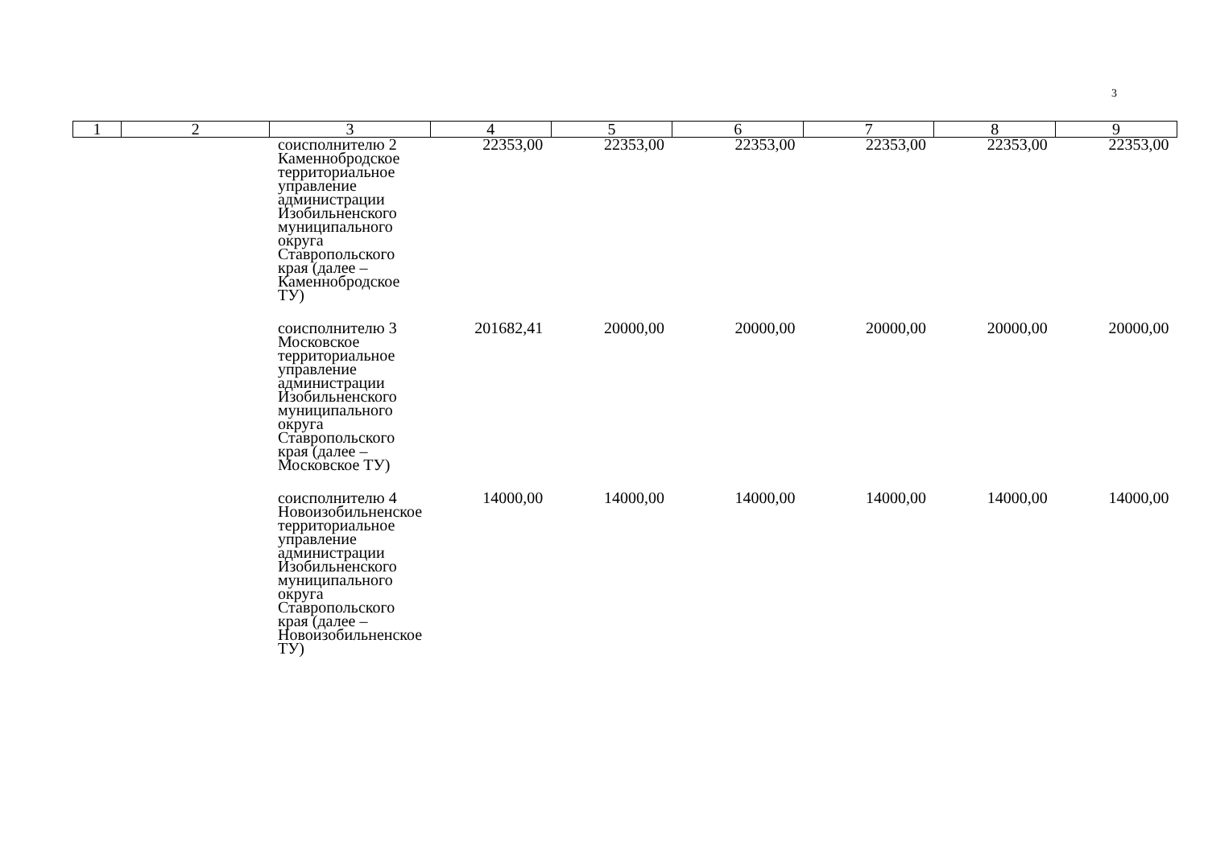3
| 1 | 2 | 3 | 4 | 5 | 6 | 7 | 8 | 9 |
| --- | --- | --- | --- | --- | --- | --- | --- | --- |
| | | соисполнителю 2 Каменнобродское территориальное управление администрации Изобильненского муниципального округа Ставропольского края (далее – Каменнобродское ТУ) | 22353,00 | 22353,00 | 22353,00 | 22353,00 | 22353,00 | 22353,00 |
| | | соисполнителю 3 Московское территориальное управление администрации Изобильненского муниципального округа Ставропольского края (далее – Московское ТУ) | 201682,41 | 20000,00 | 20000,00 | 20000,00 | 20000,00 | 20000,00 |
| | | соисполнителю 4 Новоизобильненское территориальное управление администрации Изобильненского муниципального округа Ставропольского края (далее – Новоизобильненское ТУ) | 14000,00 | 14000,00 | 14000,00 | 14000,00 | 14000,00 | 14000,00 |